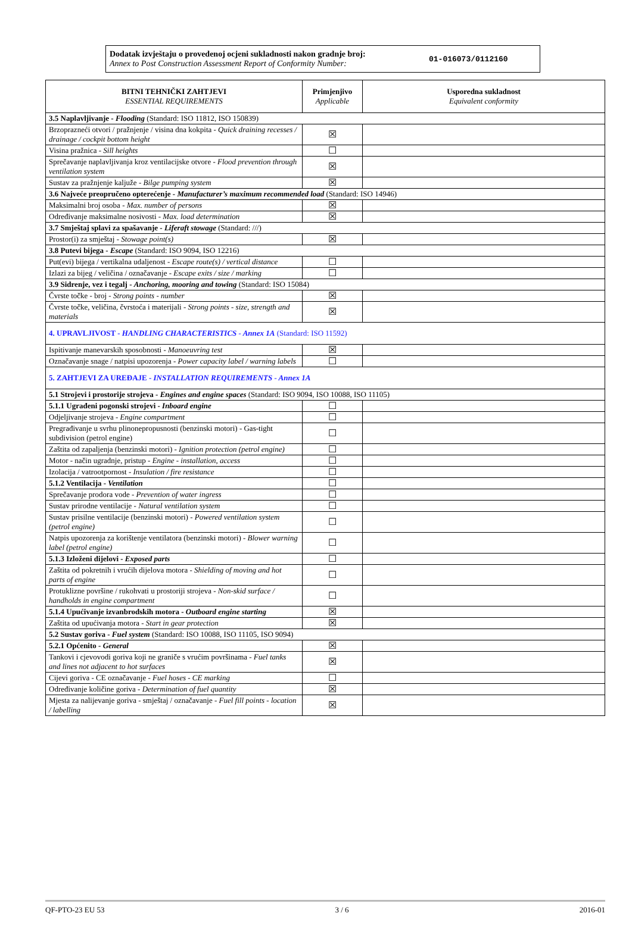Dodatak izvještaju o provedenoj ocjeni sukladnosti nakon gradnje broj:
Annex to Post Construction Assessment Report of Conformity Number:
01-016073/0112160
| BITNI TEHNIČKI ZAHTJEVI ESSENTIAL REQUIREMENTS | Primjenjivo Applicable | Usporedna sukladnost Equivalent conformity |
| --- | --- | --- |
| 3.5 Naplavljivanje - Flooding (Standard: ISO 11812, ISO 150839) | | |
| Brzoprazneći otvori / pražnjenje / visina dna kokpita - Quick draining recesses / drainage / cockpit bottom height | ☒ | |
| Visina pražnica - Sill heights | ☐ | |
| Sprečavanje naplavljivanja kroz ventilacijske otvore - Flood prevention through ventilation system | ☒ | |
| Sustav za pražnjenje kaljuže - Bilge pumping system | ☒ | |
| 3.6 Najveće preopručeno opterećenje - Manufacturer’s maximum recommended load (Standard: ISO 14946) | | |
| Maksimalni broj osoba - Max. number of persons | ☒ | |
| Određivanje maksimalne nosivosti - Max. load determination | ☒ | |
| 3.7 Smještaj splavi za spašavanje - Liferaft stowage (Standard: ///) | | |
| Prostor(i) za smještaj - Stowage point(s) | ☒ | |
| 3.8 Putevi bijega - Escape (Standard: ISO 9094, ISO 12216) | | |
| Put(evi) bijega / vertikalna udaljenost - Escape route(s) / vertical distance | ☐ | |
| Izlazi za bijeg / veličina / označavanje - Escape exits / size / marking | ☐ | |
| 3.9 Sidrenje, vez i tegalj - Anchoring, mooring and towing (Standard: ISO 15084) | | |
| Čvrste točke - broj - Strong points - number | ☒ | |
| Čvrste točke, veličina, čvrstoća i materijali - Strong points - size, strength and materials | ☒ | |
| 4. UPRAVLJIVOST - HANDLING CHARACTERISTICS - Annex 1A (Standard: ISO 11592) | | |
| Ispitivanje manevarskih sposobnosti - Manoeuvring test | ☒ | |
| Označavanje snage / natpisi upozorenja - Power capacity label / warning labels | ☐ | |
| 5. ZAHTJEVI ZA UREĐAJE - INSTALLATION REQUIREMENTS - Annex 1A | | |
| 5.1 Strojevi i prostorije strojeva - Engines and engine spaces (Standard: ISO 9094, ISO 10088, ISO 11105) | | |
| 5.1.1 Ugrađeni pogonski strojevi - Inboard engine | ☐ | |
| Odjeljivanje strojeva - Engine compartment | ☐ | |
| Pregrađivanje u svrhu plinonepropusnosti (benzinski motori) - Gas-tight subdivision (petrol engine) | ☐ | |
| Zaštita od zapaljenja (benzinski motori) - Ignition protection (petrol engine) | ☐ | |
| Motor - način ugradnje, pristup - Engine - installation, access | ☐ | |
| Izolacija / vatrootpornost - Insulation / fire resistance | ☐ | |
| 5.1.2 Ventilacija - Ventilation | ☐ | |
| Sprečavanje prodora vode - Prevention of water ingress | ☐ | |
| Sustav prirodne ventilacije - Natural ventilation system | ☐ | |
| Sustav prisilne ventilacije (benzinski motori) - Powered ventilation system (petrol engine) | ☐ | |
| Natpis upozorenja za korištenje ventilatora (benzinski motori) - Blower warning label (petrol engine) | ☐ | |
| 5.1.3 Izloženi dijelovi - Exposed parts | ☐ | |
| Zaštita od pokretnih i vrućih dijelova motora - Shielding of moving and hot parts of engine | ☐ | |
| Protuklizne površine / rukohvati u prostoriji strojeva - Non-skid surface / handholds in engine compartment | ☐ | |
| 5.1.4 Upućivanje izvanbrodskih motora - Outboard engine starting | ☒ | |
| Zaštita od upućivanja motora - Start in gear protection | ☒ | |
| 5.2 Sustav goriva - Fuel system (Standard: ISO 10088, ISO 11105, ISO 9094) | | |
| 5.2.1 Općenito - General | ☒ | |
| Tankovi i cjevovodi goriva koji ne graniče s vrućim površinama - Fuel tanks and lines not adjacent to hot surfaces | ☒ | |
| Cijevi goriva - CE označavanje - Fuel hoses - CE marking | ☐ | |
| Određivanje količine goriva - Determination of fuel quantity | ☒ | |
| Mjesta za nalijevanje goriva - smještaj / označavanje - Fuel fill points - location / labelling | ☒ | |
QF-PTO-23 EU 53 3 / 6 2016-01